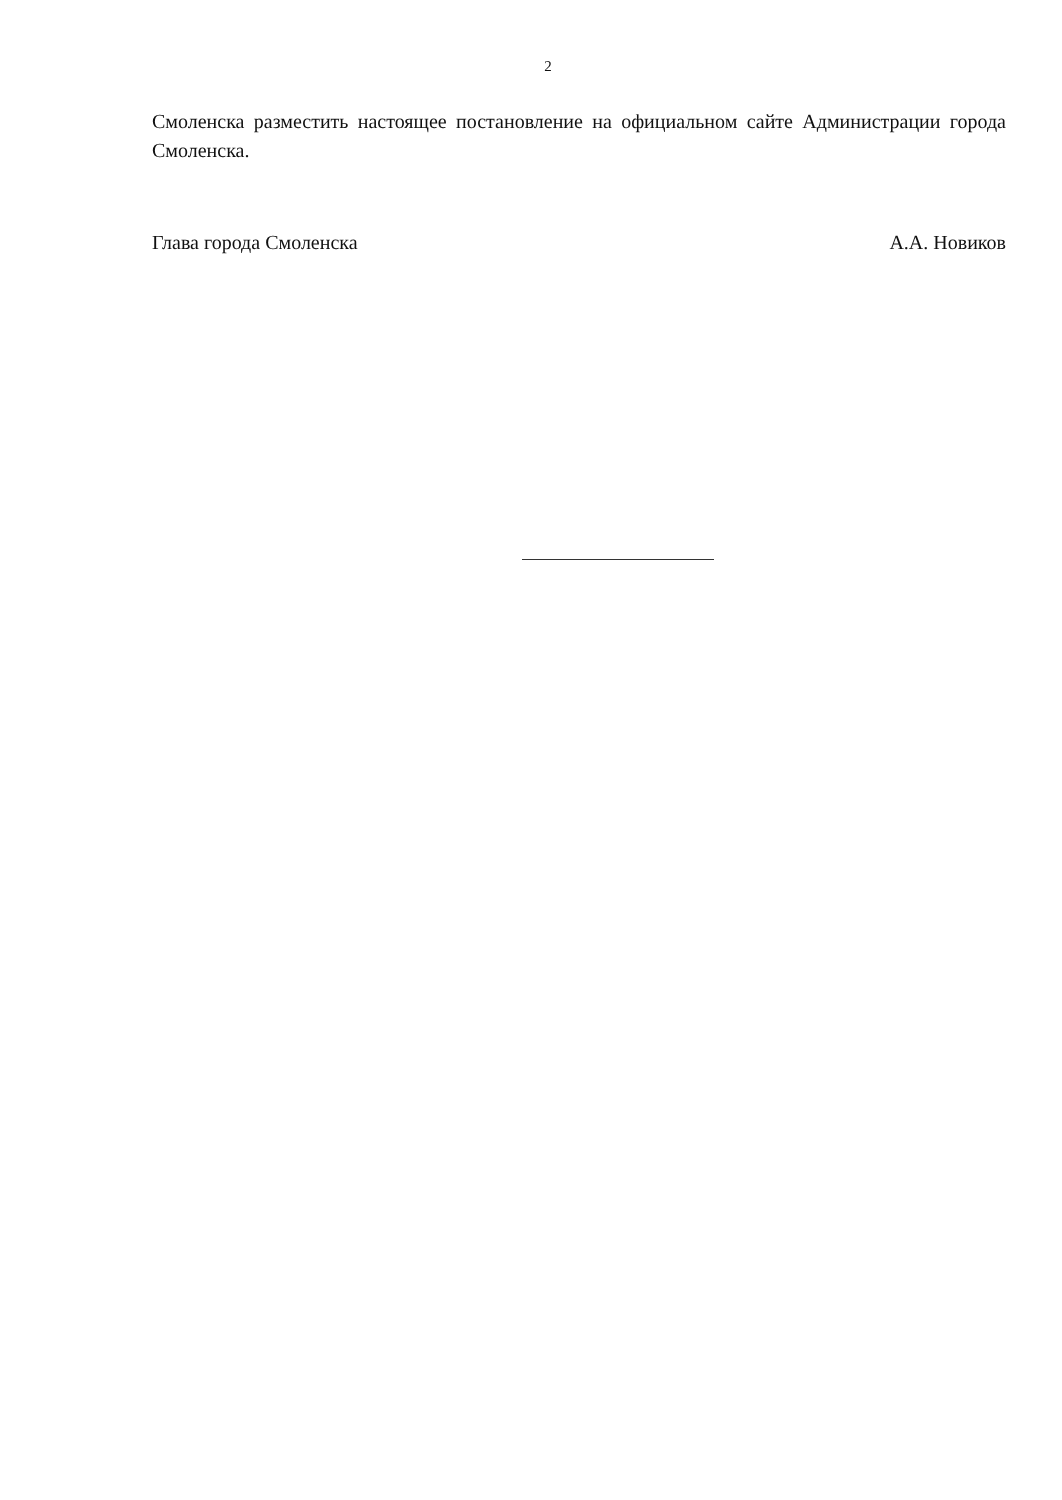2
Смоленска разместить настоящее постановление на официальном сайте Администрации города Смоленска.
Глава города Смоленска А.А. Новиков